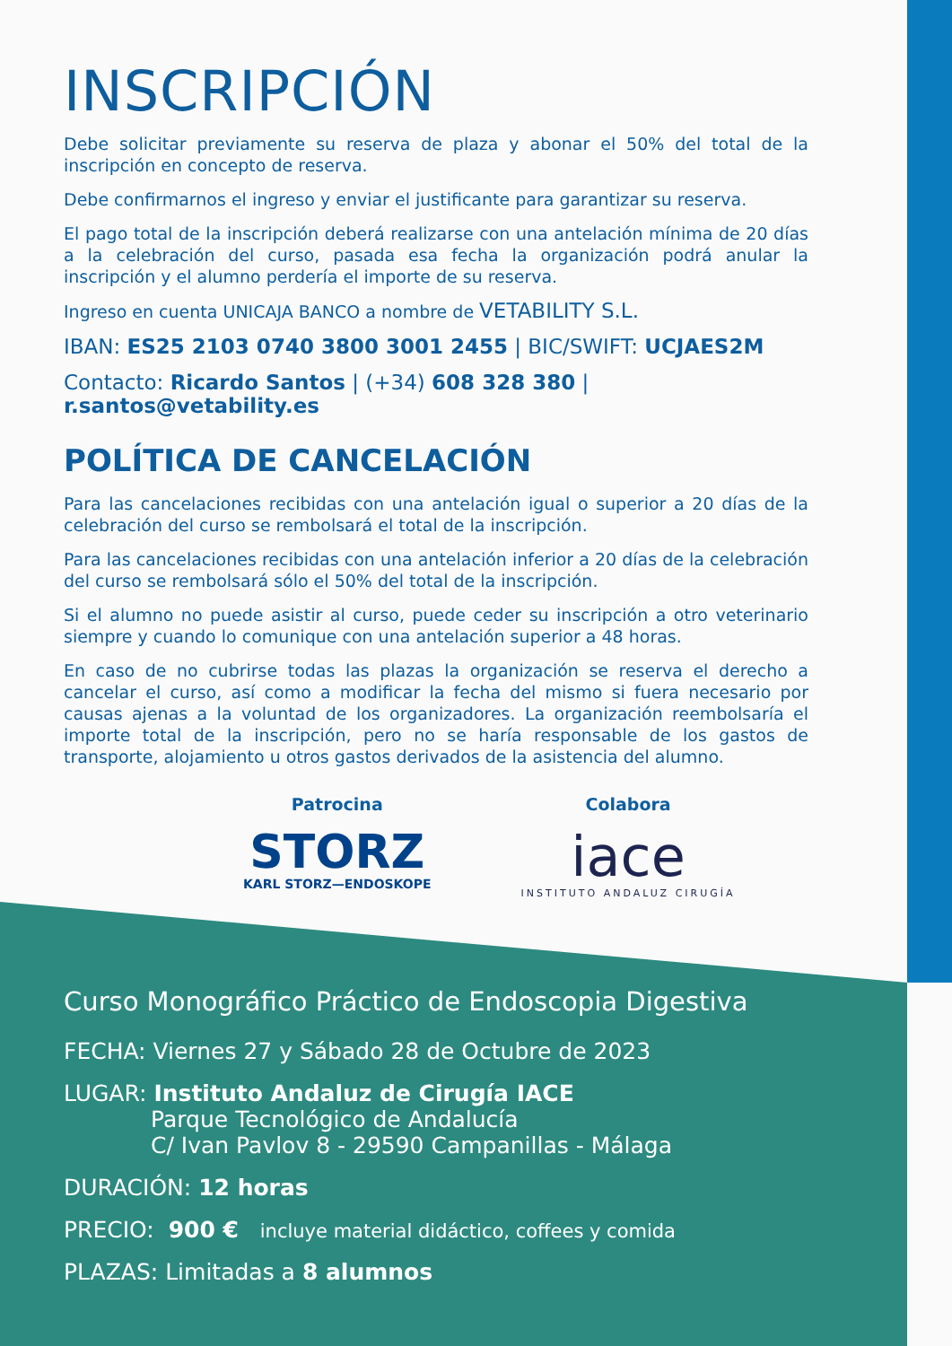INSCRIPCIÓN
Debe solicitar previamente su reserva de plaza y abonar el 50% del total de la inscripción en concepto de reserva.
Debe confirmarnos el ingreso y enviar el justificante para garantizar su reserva.
El pago total de la inscripción deberá realizarse con una antelación mínima de 20 días a la celebración del curso, pasada esa fecha la organización podrá anular la inscripción y el alumno perdería el importe de su reserva.
Ingreso en cuenta UNICAJA BANCO a nombre de VETABILITY S.L.
IBAN: ES25 2103 0740 3800 3001 2455 | BIC/SWIFT: UCJAES2M
Contacto: Ricardo Santos | (+34) 608 328 380 | r.santos@vetability.es
POLÍTICA DE CANCELACIÓN
Para las cancelaciones recibidas con una antelación igual o superior a 20 días de la celebración del curso se rembolsará el total de la inscripción.
Para las cancelaciones recibidas con una antelación inferior a 20 días de la celebración del curso se rembolsará sólo el 50% del total de la inscripción.
Si el alumno no puede asistir al curso, puede ceder su inscripción a otro veterinario siempre y cuando lo comunique con una antelación superior a 48 horas.
En caso de no cubrirse todas las plazas la organización se reserva el derecho a cancelar el curso, así como a modificar la fecha del mismo si fuera necesario por causas ajenas a la voluntad de los organizadores. La organización reembolsaría el importe total de la inscripción, pero no se haría responsable de los gastos de transporte, alojamiento u otros gastos derivados de la asistencia del alumno.
Patrocina
STORZ
KARL STORZ—ENDOSKOPE
Colabora
iace
INSTITUTO ANDALUZ CIRUGÍA
Curso Monográfico Práctico de Endoscopia Digestiva
FECHA: Viernes 27 y Sábado 28 de Octubre de 2023
LUGAR: Instituto Andaluz de Cirugía IACE
Parque Tecnológico de Andalucía
C/ Ivan Pavlov 8 - 29590 Campanillas - Málaga
DURACIÓN: 12 horas
PRECIO: 900 € incluye material didáctico, coffees y comida
PLAZAS: Limitadas a 8 alumnos